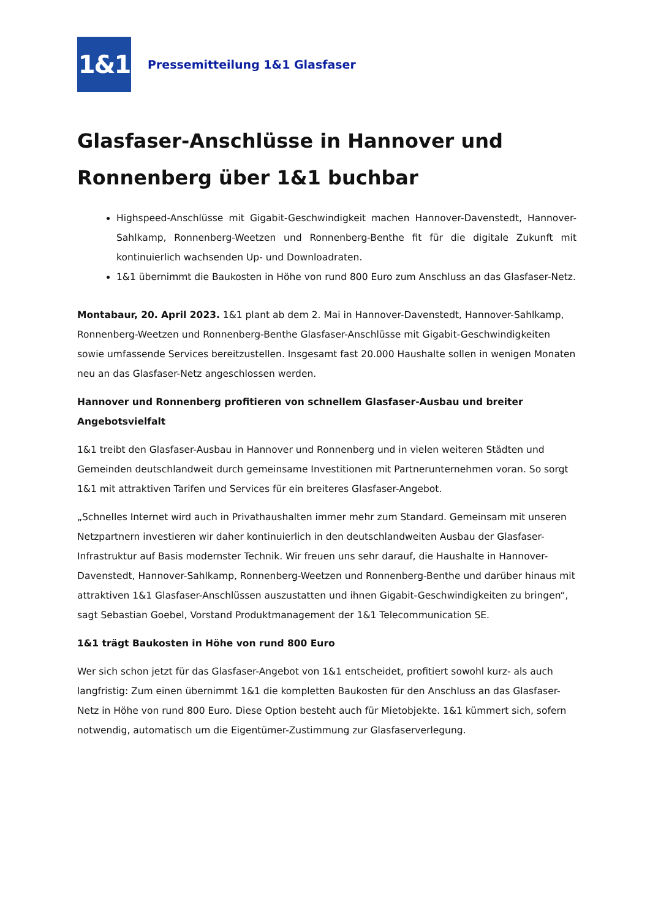1&1
Pressemitteilung 1&1 Glasfaser
Glasfaser-Anschlüsse in Hannover und Ronnenberg über 1&1 buchbar
Highspeed-Anschlüsse mit Gigabit-Geschwindigkeit machen Hannover-Davenstedt, Hannover-Sahlkamp, Ronnenberg-Weetzen und Ronnenberg-Benthe fit für die digitale Zukunft mit kontinuierlich wachsenden Up- und Downloadraten.
1&1 übernimmt die Baukosten in Höhe von rund 800 Euro zum Anschluss an das Glasfaser-Netz.
Montabaur, 20. April 2023. 1&1 plant ab dem 2. Mai in Hannover-Davenstedt, Hannover-Sahlkamp, Ronnenberg-Weetzen und Ronnenberg-Benthe Glasfaser-Anschlüsse mit Gigabit-Geschwindigkeiten sowie umfassende Services bereitzustellen. Insgesamt fast 20.000 Haushalte sollen in wenigen Monaten neu an das Glasfaser-Netz angeschlossen werden.
Hannover und Ronnenberg profitieren von schnellem Glasfaser-Ausbau und breiter Angebotsvielfalt
1&1 treibt den Glasfaser-Ausbau in Hannover und Ronnenberg und in vielen weiteren Städten und Gemeinden deutschlandweit durch gemeinsame Investitionen mit Partnerunternehmen voran. So sorgt 1&1 mit attraktiven Tarifen und Services für ein breiteres Glasfaser-Angebot.
„Schnelles Internet wird auch in Privathaushalten immer mehr zum Standard. Gemeinsam mit unseren Netzpartnern investieren wir daher kontinuierlich in den deutschlandweiten Ausbau der Glasfaser-Infrastruktur auf Basis modernster Technik. Wir freuen uns sehr darauf, die Haushalte in Hannover-Davenstedt, Hannover-Sahlkamp, Ronnenberg-Weetzen und Ronnenberg-Benthe und darüber hinaus mit attraktiven 1&1 Glasfaser-Anschlüssen auszustatten und ihnen Gigabit-Geschwindigkeiten zu bringen“, sagt Sebastian Goebel, Vorstand Produktmanagement der 1&1 Telecommunication SE.
1&1 trägt Baukosten in Höhe von rund 800 Euro
Wer sich schon jetzt für das Glasfaser-Angebot von 1&1 entscheidet, profitiert sowohl kurz- als auch langfristig: Zum einen übernimmt 1&1 die kompletten Baukosten für den Anschluss an das Glasfaser-Netz in Höhe von rund 800 Euro. Diese Option besteht auch für Mietobjekte. 1&1 kümmert sich, sofern notwendig, automatisch um die Eigentümer-Zustimmung zur Glasfaserverlegung.